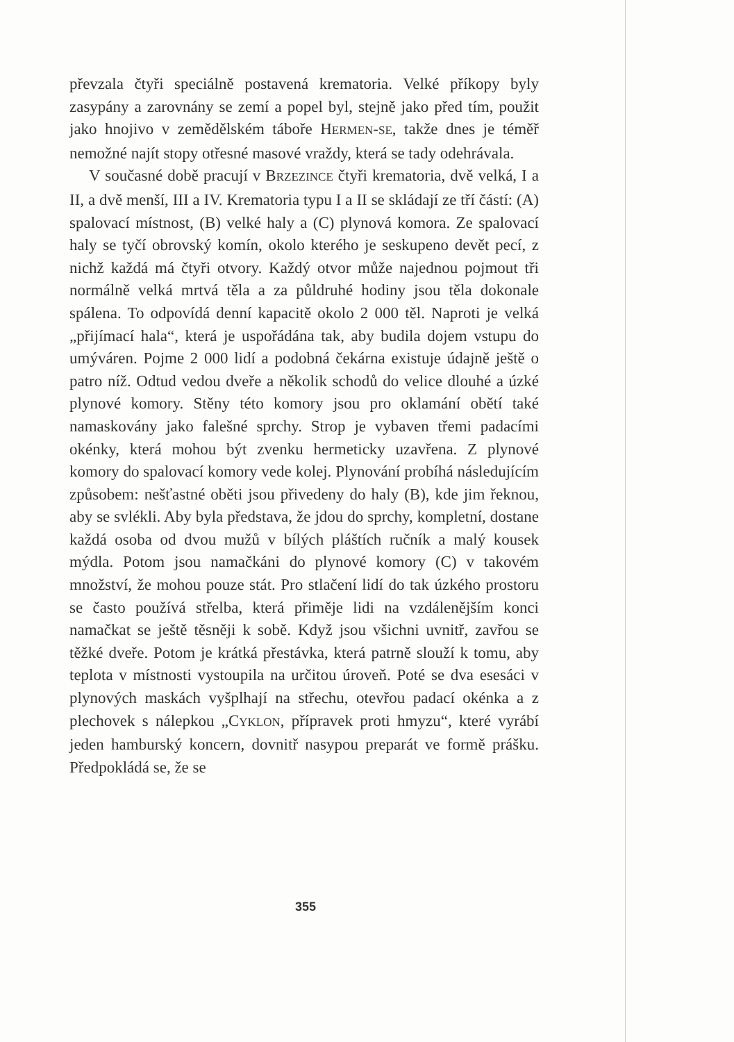převzala čtyři speciálně postavená krematoria. Velké příkopy byly zasypány a zarovnány se zemí a popel byl, stejně jako před tím, použit jako hnojivo v zemědělském táboře HERMEN-SE, takže dnes je téměř nemožné najít stopy otřesné masové vraždy, která se tady odehrávala.
V současné době pracují v BRZEZINCE čtyři krematoria, dvě velká, I a II, a dvě menší, III a IV. Krematoria typu I a II se skládají ze tří částí: (A) spalovací místnost, (B) velké haly a (C) plynová komora. Ze spalovací haly se tyčí obrovský komín, okolo kterého je seskupeno devět pecí, z nichž každá má čtyři otvory. Každý otvor může najednou pojmout tři normálně velká mrtvá těla a za půldruhé hodiny jsou těla dokonale spálena. To odpovídá denní kapacitě okolo 2 000 těl. Naproti je velká „přijímací hala“, která je uspořádána tak, aby budila dojem vstupu do umýváren. Pojme 2 000 lidí a podobná čekárna existuje údajně ještě o patro níž. Odtud vedou dveře a několik schodů do velice dlouhé a úzké plynové komory. Stěny této komory jsou pro oklamání obětí také namaskovány jako falešné sprchy. Strop je vybaven třemi padacími okénky, která mohou být zvenku hermeticky uzavřena. Z plynové komory do spalovací komory vede kolej. Plynování probíhá následujícím způsobem: nešťastné oběti jsou přivedeny do haly (B), kde jim řeknou, aby se svlékli. Aby byla představa, že jdou do sprchy, kompletní, dostane každá osoba od dvou mužů v bílých pláštích ručník a malý kousek mýdla. Potom jsou namačkáni do plynové komory (C) v takovém množství, že mohou pouze stát. Pro stlačení lidí do tak úzkého prostoru se často používá střelba, která přiměje lidi na vzdálenějším konci namačkat se ještě těsněji k sobě. Když jsou všichni uvnitř, zavřou se těžké dveře. Potom je krátká přestávka, která patrně slouží k tomu, aby teplota v místnosti vystoupila na určitou úroveň. Poté se dva esesáci v plynových maskách vyšplhají na střechu, otevřou padací okénka a z plechovek s nálepkou „CYKLON, přípravek proti hmyzu“, které vyrábí jeden hamburský koncern, dovnitř nasypou preparát ve formě prášku. Předpokládá se, že se
355